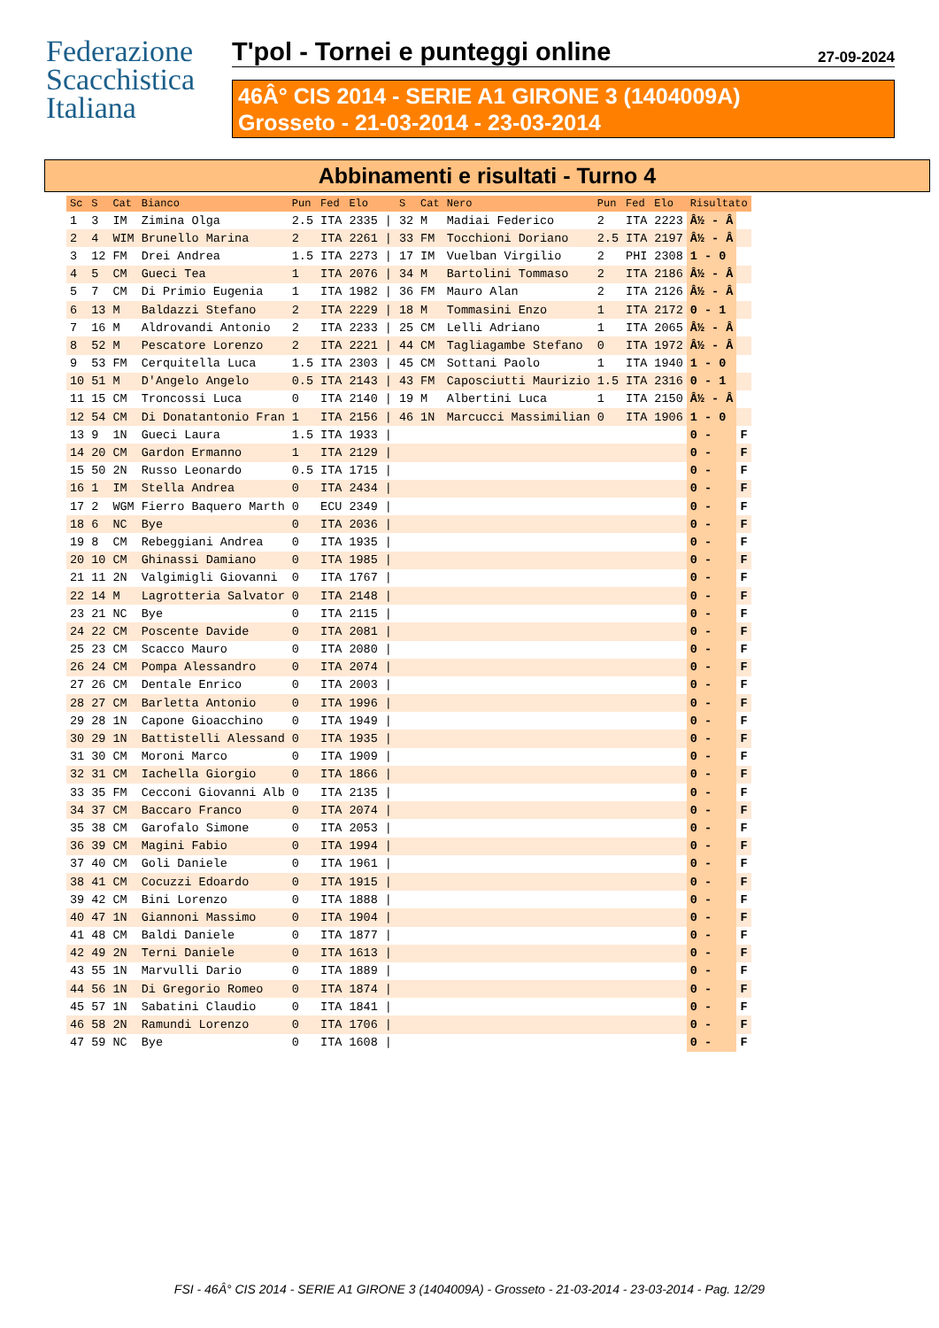Federazione
Scacchistica
Italiana
T'pol - Tornei e punteggi online
27-09-2024
46Â° CIS 2014 - SERIE A1 GIRONE 3 (1404009A)
Grosseto - 21-03-2014 - 23-03-2014
Abbinamenti e risultati - Turno 4
| Sc | S | Cat | Bianco | Pun | Fed | Elo | | S | Cat | Nero | Pun | Fed | Elo | Risultato | |
| --- | --- | --- | --- | --- | --- | --- | --- | --- | --- | --- | --- | --- | --- | --- | --- |
| 1 | 3 | IM | Zimina Olga | 2.5 | ITA | 2335 | / | 32 | M | Madiai Federico | 2 | ITA | 2223 | Â½ - Â | |
| 2 | 4 | WIM | Brunello Marina | 2 | ITA | 2261 | / | 33 | FM | Tocchioni Doriano | 2.5 | ITA | 2197 | Â½ - Â | |
| 3 | 12 | FM | Drei Andrea | 1.5 | ITA | 2273 | / | 17 | IM | Vuelban Virgilio | 2 | PHI | 2308 | 1 - 0 | |
| 4 | 5 | CM | Gueci Tea | 1 | ITA | 2076 | / | 34 | M | Bartolini Tommaso | 2 | ITA | 2186 | Â½ - Â | |
| 5 | 7 | CM | Di Primio Eugenia | 1 | ITA | 1982 | / | 36 | FM | Mauro Alan | 2 | ITA | 2126 | Â½ - Â | |
| 6 | 13 | M | Baldazzi Stefano | 2 | ITA | 2229 | / | 18 | M | Tommasini Enzo | 1 | ITA | 2172 | 0 - 1 | |
| 7 | 16 | M | Aldrovandi Antonio | 2 | ITA | 2233 | / | 25 | CM | Lelli Adriano | 1 | ITA | 2065 | Â½ - Â | |
| 8 | 52 | M | Pescatore Lorenzo | 2 | ITA | 2221 | / | 44 | CM | Tagliagambe Stefano | 0 | ITA | 1972 | Â½ - Â | |
| 9 | 53 | FM | Cerquitella Luca | 1.5 | ITA | 2303 | / | 45 | CM | Sottani Paolo | 1 | ITA | 1940 | 1 - 0 | |
| 10 | 51 | M | D'Angelo Angelo | 0.5 | ITA | 2143 | / | 43 | FM | Caposciutti Maurizio | 1.5 | ITA | 2316 | 0 - 1 | |
| 11 | 15 | CM | Troncossi Luca | 0 | ITA | 2140 | / | 19 | M | Albertini Luca | 1 | ITA | 2150 | Â½ - Â | |
| 12 | 54 | CM | Di Donatantonio Fran | 1 | ITA | 2156 | / | 46 | 1N | Marcucci Massimilian | 0 | ITA | 1906 | 1 - 0 | |
| 13 | 9 | 1N | Gueci Laura | 1.5 | ITA | 1933 | / | | | | | | | 0 - | F |
| 14 | 20 | CM | Gardon Ermanno | 1 | ITA | 2129 | / | | | | | | | 0 - | F |
| 15 | 50 | 2N | Russo Leonardo | 0.5 | ITA | 1715 | / | | | | | | | 0 - | F |
| 16 | 1 | IM | Stella Andrea | 0 | ITA | 2434 | / | | | | | | | 0 - | F |
| 17 | 2 | WGM | Fierro Baquero Marth | 0 | ECU | 2349 | / | | | | | | | 0 - | F |
| 18 | 6 | NC | Bye | 0 | ITA | 2036 | / | | | | | | | 0 - | F |
| 19 | 8 | CM | Rebeggiani Andrea | 0 | ITA | 1935 | / | | | | | | | 0 - | F |
| 20 | 10 | CM | Ghinassi Damiano | 0 | ITA | 1985 | / | | | | | | | 0 - | F |
| 21 | 11 | 2N | Valgimigli Giovanni | 0 | ITA | 1767 | / | | | | | | | 0 - | F |
| 22 | 14 | M | Lagrotteria Salvator | 0 | ITA | 2148 | / | | | | | | | 0 - | F |
| 23 | 21 | NC | Bye | 0 | ITA | 2115 | / | | | | | | | 0 - | F |
| 24 | 22 | CM | Poscente Davide | 0 | ITA | 2081 | / | | | | | | | 0 - | F |
| 25 | 23 | CM | Scacco Mauro | 0 | ITA | 2080 | / | | | | | | | 0 - | F |
| 26 | 24 | CM | Pompa Alessandro | 0 | ITA | 2074 | / | | | | | | | 0 - | F |
| 27 | 26 | CM | Dentale Enrico | 0 | ITA | 2003 | / | | | | | | | 0 - | F |
| 28 | 27 | CM | Barletta Antonio | 0 | ITA | 1996 | / | | | | | | | 0 - | F |
| 29 | 28 | 1N | Capone Gioacchino | 0 | ITA | 1949 | / | | | | | | | 0 - | F |
| 30 | 29 | 1N | Battistelli Alessand | 0 | ITA | 1935 | / | | | | | | | 0 - | F |
| 31 | 30 | CM | Moroni Marco | 0 | ITA | 1909 | / | | | | | | | 0 - | F |
| 32 | 31 | CM | Iachella Giorgio | 0 | ITA | 1866 | / | | | | | | | 0 - | F |
| 33 | 35 | FM | Cecconi Giovanni Alb | 0 | ITA | 2135 | / | | | | | | | 0 - | F |
| 34 | 37 | CM | Baccaro Franco | 0 | ITA | 2074 | / | | | | | | | 0 - | F |
| 35 | 38 | CM | Garofalo Simone | 0 | ITA | 2053 | / | | | | | | | 0 - | F |
| 36 | 39 | CM | Magini Fabio | 0 | ITA | 1994 | / | | | | | | | 0 - | F |
| 37 | 40 | CM | Goli Daniele | 0 | ITA | 1961 | / | | | | | | | 0 - | F |
| 38 | 41 | CM | Cocuzzi Edoardo | 0 | ITA | 1915 | / | | | | | | | 0 - | F |
| 39 | 42 | CM | Bini Lorenzo | 0 | ITA | 1888 | / | | | | | | | 0 - | F |
| 40 | 47 | 1N | Giannoni Massimo | 0 | ITA | 1904 | / | | | | | | | 0 - | F |
| 41 | 48 | CM | Baldi Daniele | 0 | ITA | 1877 | / | | | | | | | 0 - | F |
| 42 | 49 | 2N | Terni Daniele | 0 | ITA | 1613 | / | | | | | | | 0 - | F |
| 43 | 55 | 1N | Marvulli Dario | 0 | ITA | 1889 | / | | | | | | | 0 - | F |
| 44 | 56 | 1N | Di Gregorio Romeo | 0 | ITA | 1874 | / | | | | | | | 0 - | F |
| 45 | 57 | 1N | Sabatini Claudio | 0 | ITA | 1841 | / | | | | | | | 0 - | F |
| 46 | 58 | 2N | Ramundi Lorenzo | 0 | ITA | 1706 | / | | | | | | | 0 - | F |
| 47 | 59 | NC | Bye | 0 | ITA | 1608 | / | | | | | | | 0 - | F |
FSI - 46Â° CIS 2014 - SERIE A1 GIRONE 3 (1404009A) - Grosseto - 21-03-2014 - 23-03-2014 - Pag. 12/29